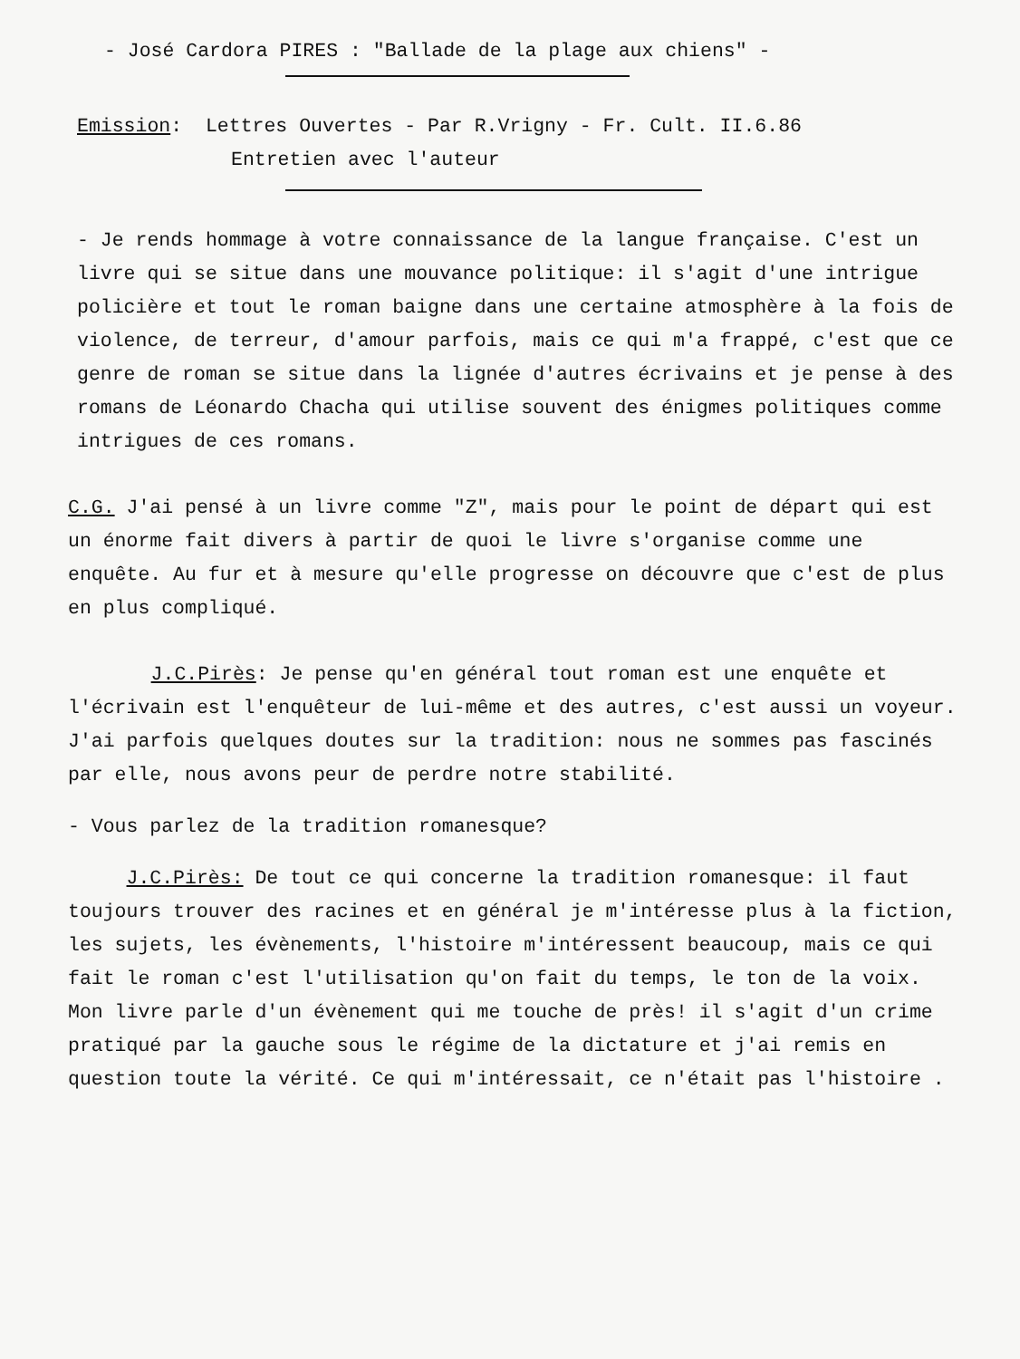- José Cardora PIRES : "Ballade de la plage aux chiens" -
Emission: Lettres Ouvertes - Par R.Vrigny - Fr. Cult. II.6.86
Entretien avec l'auteur
- Je rends hommage à votre connaissance de la langue française. C'est un livre qui se situe dans une mouvance politique: il s'agit d'une intrigue policière et tout le roman baigne dans une certaine atmosphère à la fois de violence, de terreur, d'amour parfois, mais ce qui m'a frappé, c'est que ce genre de roman se situe dans la lignée d'autres écrivains et je pense à des romans de Léonardo Chacha qui utilise souvent des énigmes politiques comme intrigues de ces romans.
C.G. J'ai pensé à un livre comme "Z", mais pour le point de départ qui est un énorme fait divers à partir de quoi le livre s'organise comme une enquête. Au fur et à mesure qu'elle progresse on découvre que c'est de plus en plus compliqué.
J.C.Pirès: Je pense qu'en général tout roman est une enquête et l'écrivain est l'enquêteur de lui-même et des autres, c'est aussi un voyeur. J'ai parfois quelques doutes sur la tradition: nous ne sommes pas fascinés par elle, nous avons peur de perdre notre stabilité.
- Vous parlez de la tradition romanesque?
J.C.Pirès: De tout ce qui concerne la tradition romanesque: il faut toujours trouver des racines et en général je m'intéresse plus à la fiction, les sujets, les évènements, l'histoire m'intéressent beaucoup, mais ce qui fait le roman c'est l'utilisation qu'on fait du temps, le ton de la voix. Mon livre parle d'un évènement qui me touche de près! il s'agit d'un crime pratiqué par la gauche sous le régime de la dictature et j'ai remis en question toute la vérité. Ce qui m'intéressait, ce n'était pas l'histoire .